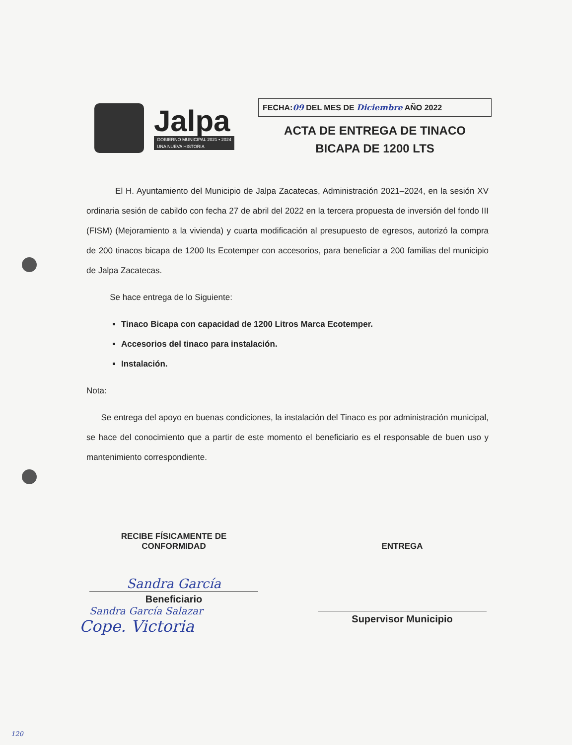Jalpa
GOBIERNO MUNICIPAL 2021 • 2024
UNA NUEVA HISTORIA
FECHA:09 DEL MES DE Diciembre AÑO 2022
ACTA DE ENTREGA DE TINACO
BICAPA DE 1200 LTS
El H. Ayuntamiento del Municipio de Jalpa Zacatecas, Administración 2021–2024, en la sesión XV ordinaria sesión de cabildo con fecha 27 de abril del 2022 en la tercera propuesta de inversión del fondo III (FISM) (Mejoramiento a la vivienda) y cuarta modificación al presupuesto de egresos, autorizó la compra de 200 tinacos bicapa de 1200 lts Ecotemper con accesorios, para beneficiar a 200 familias del municipio de Jalpa Zacatecas.
Se hace entrega de lo Siguiente:
Tinaco Bicapa con capacidad de 1200 Litros Marca Ecotemper.
Accesorios del tinaco para instalación.
Instalación.
Nota:
Se entrega del apoyo en buenas condiciones, la instalación del Tinaco es por administración municipal, se hace del conocimiento que a partir de este momento el beneficiario es el responsable de buen uso y mantenimiento correspondiente.
RECIBE FÍSICAMENTE DE
CONFORMIDAD
Sandra García
Beneficiario
Sandra García Salazar
Cope. Victoria
ENTREGA
Supervisor Municipio
120